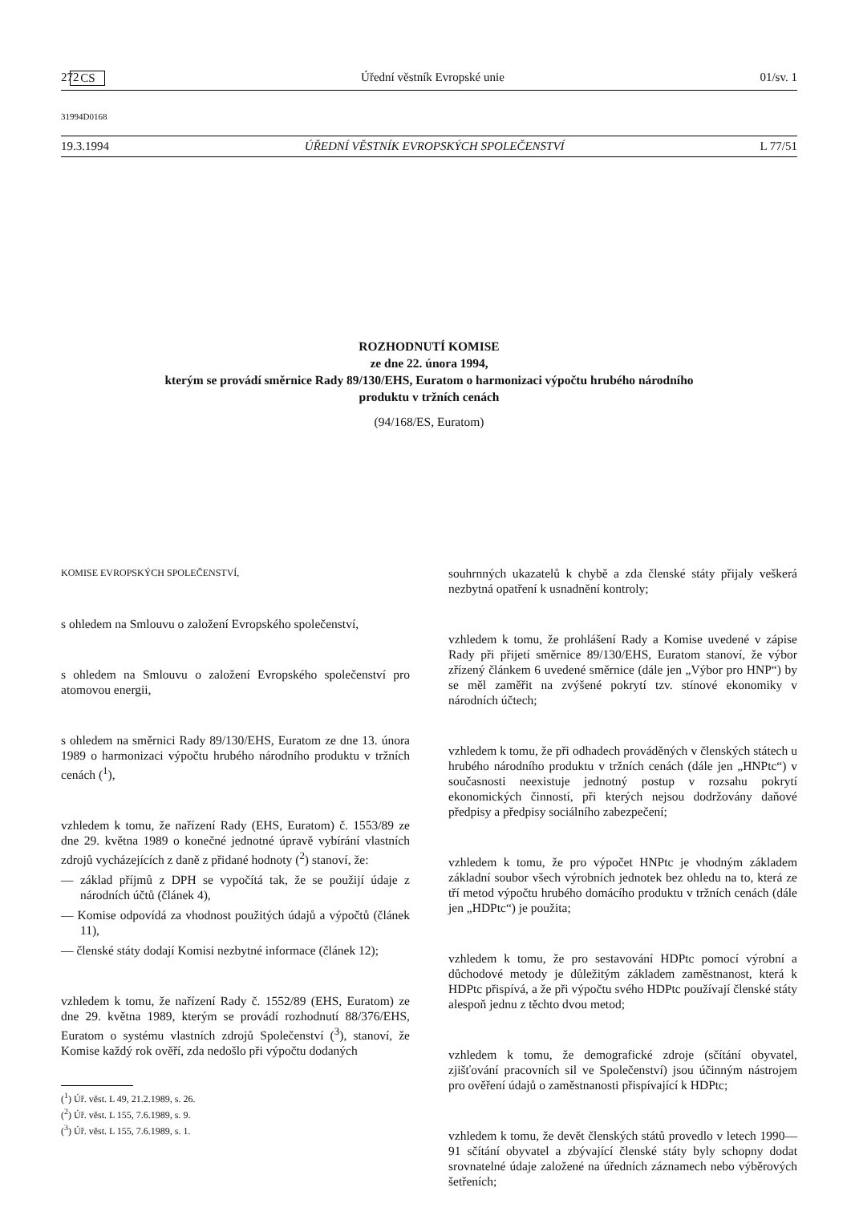272 CS Úřední věstník Evropské unie 01/sv. 1
31994D0168
19.3.1994 ÚŘEDNÍ VĚSTNÍK EVROPSKÝCH SPOLEČENSTVÍ L 77/51
ROZHODNUTÍ KOMISE
ze dne 22. února 1994,
kterým se provádí směrnice Rady 89/130/EHS, Euratom o harmonizaci výpočtu hrubého národního
produktu v tržních cenách
(94/168/ES, Euratom)
KOMISE EVROPSKÝCH SPOLEČENSTVÍ,
s ohledem na Smlouvu o založení Evropského společenství,
s ohledem na Smlouvu o založení Evropského společenství pro atomovou energii,
s ohledem na směrnici Rady 89/130/EHS, Euratom ze dne 13. února 1989 o harmonizaci výpočtu hrubého národního produktu v tržních cenách (<sup>1</sup>),
vzhledem k tomu, že nařízení Rady (EHS, Euratom) č. 1553/89 ze dne 29. května 1989 o konečné jednotné úpravě vybírání vlastních zdrojů vycházejících z daně z přidané hodnoty (<sup>2</sup>) stanoví, že:
— základ příjmů z DPH se vypočítá tak, že se použijí údaje z národních účtů (článek 4),
— Komise odpovídá za vhodnost použitých údajů a výpočtů (článek 11),
— členské státy dodají Komisi nezbytné informace (článek 12);
vzhledem k tomu, že nařízení Rady č. 1552/89 (EHS, Euratom) ze dne 29. května 1989, kterým se provádí rozhodnutí 88/376/EHS, Euratom o systému vlastních zdrojů Společenství (<sup>3</sup>), stanoví, že Komise každý rok ověří, zda nedošlo při výpočtu dodaných
(<sup>1</sup>) Úř. věst. L 49, 21.2.1989, s. 26.
(<sup>2</sup>) Úř. věst. L 155, 7.6.1989, s. 9.
(<sup>3</sup>) Úř. věst. L 155, 7.6.1989, s. 1.
souhrnných ukazatelů k chybě a zda členské státy přijaly veškerá nezbytná opatření k usnadnění kontroly;
vzhledem k tomu, že prohlášení Rady a Komise uvedené v zápise Rady při přijetí směrnice 89/130/EHS, Euratom stanoví, že výbor zřízený článkem 6 uvedené směrnice (dále jen „Výbor pro HNP“) by se měl zaměřit na zvýšené pokrytí tzv. stínové ekonomiky v národních účtech;
vzhledem k tomu, že při odhadech prováděných v členských státech u hrubého národního produktu v tržních cenách (dále jen „HNPtc“) v současnosti neexistuje jednotný postup v rozsahu pokrytí ekonomických činností, při kterých nejsou dodržovány daňové předpisy a předpisy sociálního zabezpečení;
vzhledem k tomu, že pro výpočet HNPtc je vhodným základem základní soubor všech výrobních jednotek bez ohledu na to, která ze tří metod výpočtu hrubého domácího produktu v tržních cenách (dále jen „HDPtc“) je použita;
vzhledem k tomu, že pro sestavování HDPtc pomocí výrobní a důchodové metody je důležitým základem zaměstnanost, která k HDPtc přispívá, a že při výpočtu svého HDPtc používají členské státy alespoň jednu z těchto dvou metod;
vzhledem k tomu, že demografické zdroje (sčítání obyvatel, zjišťování pracovních sil ve Společenství) jsou účinným nástrojem pro ověření údajů o zaměstnanosti přispívající k HDPtc;
vzhledem k tomu, že devět členských států provedlo v letech 1990—91 sčítání obyvatel a zbývající členské státy byly schopny dodat srovnatelné údaje založené na úředních záznamech nebo výběrových šetřeních;